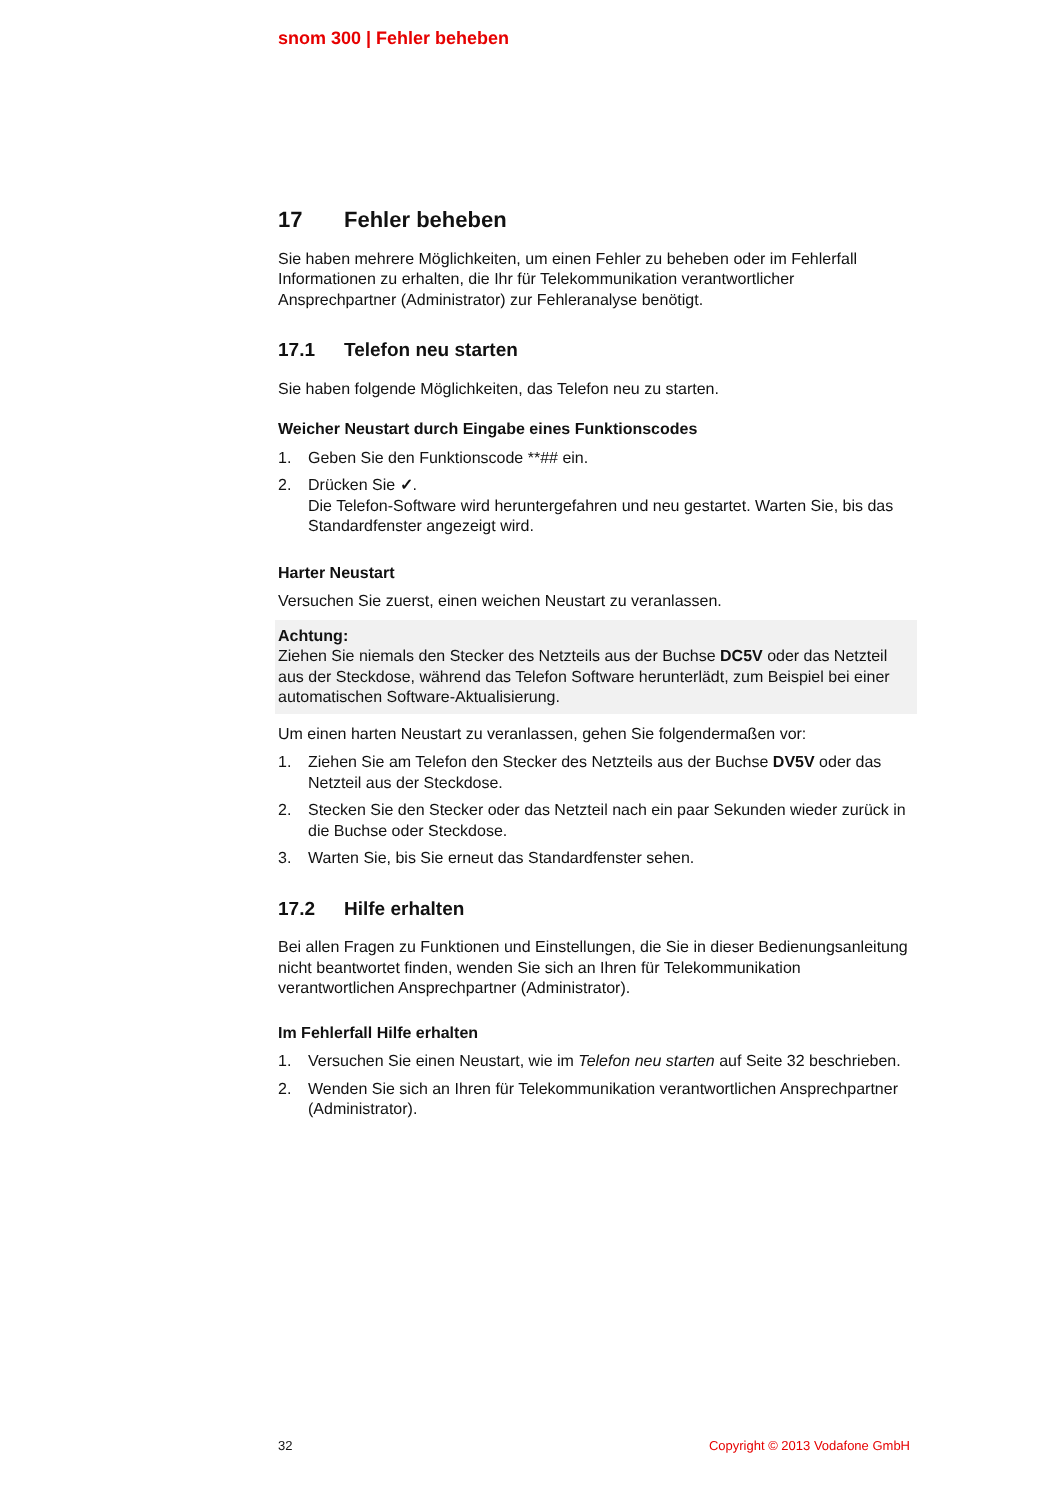snom 300 | Fehler beheben
17 Fehler beheben
Sie haben mehrere Möglichkeiten, um einen Fehler zu beheben oder im Fehlerfall Informationen zu erhalten, die Ihr für Telekommunikation verantwortlicher Ansprechpartner (Administrator) zur Fehleranalyse benötigt.
17.1 Telefon neu starten
Sie haben folgende Möglichkeiten, das Telefon neu zu starten.
Weicher Neustart durch Eingabe eines Funktionscodes
1. Geben Sie den Funktionscode **## ein.
2. Drücken Sie ✓.
Die Telefon-Software wird heruntergefahren und neu gestartet. Warten Sie, bis das Standardfenster angezeigt wird.
Harter Neustart
Versuchen Sie zuerst, einen weichen Neustart zu veranlassen.
Achtung:
Ziehen Sie niemals den Stecker des Netzteils aus der Buchse DC5V oder das Netzteil aus der Steckdose, während das Telefon Software herunterlädt, zum Beispiel bei einer automatischen Software-Aktualisierung.
Um einen harten Neustart zu veranlassen, gehen Sie folgendermaßen vor:
1. Ziehen Sie am Telefon den Stecker des Netzteils aus der Buchse DV5V oder das Netzteil aus der Steckdose.
2. Stecken Sie den Stecker oder das Netzteil nach ein paar Sekunden wieder zurück in die Buchse oder Steckdose.
3. Warten Sie, bis Sie erneut das Standardfenster sehen.
17.2 Hilfe erhalten
Bei allen Fragen zu Funktionen und Einstellungen, die Sie in dieser Bedienungsanleitung nicht beantwortet finden, wenden Sie sich an Ihren für Telekommunikation verantwortlichen Ansprechpartner (Administrator).
Im Fehlerfall Hilfe erhalten
1. Versuchen Sie einen Neustart, wie im Telefon neu starten auf Seite 32 beschrieben.
2. Wenden Sie sich an Ihren für Telekommunikation verantwortlichen Ansprechpartner (Administrator).
32 Copyright © 2013 Vodafone GmbH